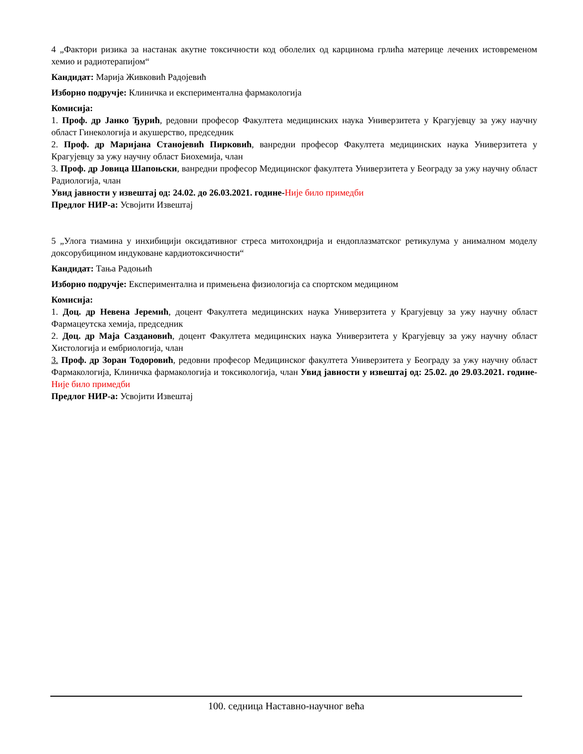4 „Фактори ризика за настанак акутне токсичности код оболелих од карцинома грлића материце лечених истовременом хемио и радиотерапијом“
Кандидат: Марија Живковић Радојевић
Изборно подручје: Клиничка и експериментална фармакологија
Комисија:
1. Проф. др Јанко Ђурић, редовни професор Факултета медицинских наука Универзитета у Крагујевцу за ужу научну област Гинекологија и акушерство, председник
2. Проф. др Маријана Станојевић Пирковић, ванредни професор Факултета медицинских наука Универзитета у Крагујевцу за ужу научну област Биохемија, члан
3. Проф. др Јовица Шапоњски, ванредни професор Медицинског факултета Универзитета у Београду за ужу научну област Радиологија, члан
Увид јавности у извештај од: 24.02. до 26.03.2021. године-Није било примедби
Предлог НИР-а: Усвојити Извештај
5 „Улога тиамина у инхибицији оксидативног стреса митохондрија и ендоплазматског ретикулума у анималном моделу доксорубицином индуковане кардиотоксичности“
Кандидат: Тања Радоњић
Изборно подручје: Експериментална и примењена физиологија са спортском медицином
Комисија:
1. Доц. др Невена Јеремић, доцент Факултета медицинских наука Универзитета у Крагујевцу за ужу научну област Фармацеутска хемија, председник
2. Доц. др Маја Саздановић, доцент Факултета медицинских наука Универзитета у Крагујевцу за ужу научну област Хистологија и ембриологија, члан
3. Проф. др Зоран Тодоровић, редовни професор Медицинског факултета Универзитета у Београду за ужу научну област Фармакологија, Клиничка фармакологија и токсикологија, члан Увид јавности у извештај од: 25.02. до 29.03.2021. године-Није било примедби
Предлог НИР-а: Усвојити Извештај
100. седница Наставно-научног већа